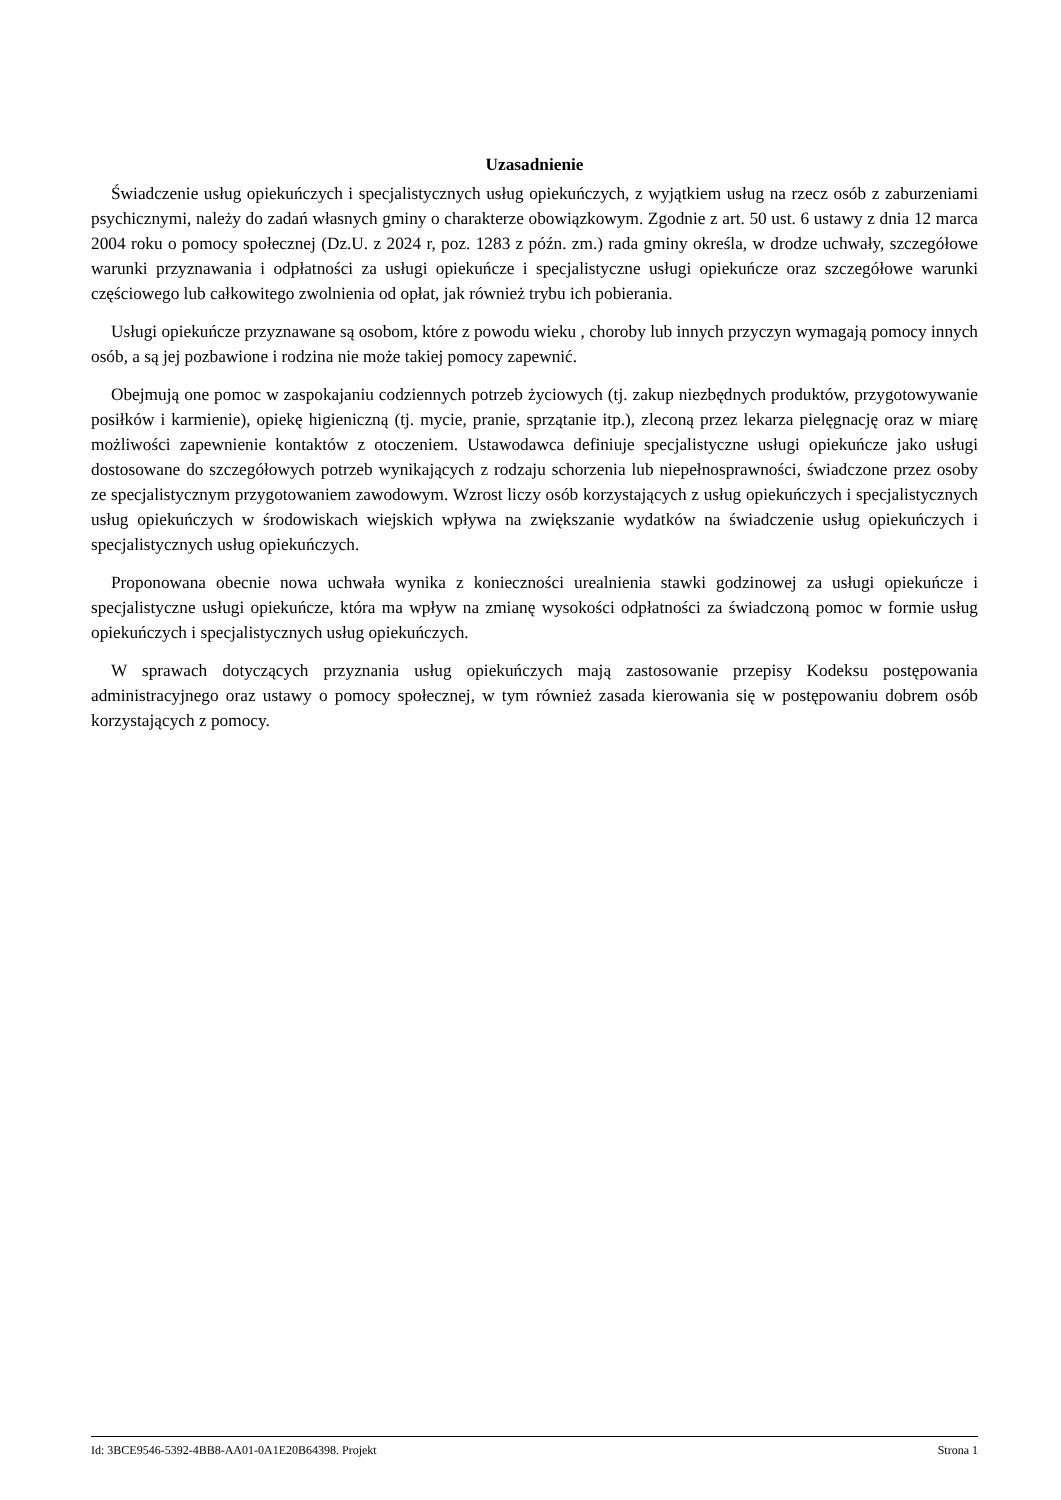Uzasadnienie
Świadczenie usług opiekuńczych i specjalistycznych usług opiekuńczych, z wyjątkiem usług na rzecz osób z zaburzeniami psychicznymi, należy do zadań własnych gminy o charakterze obowiązkowym. Zgodnie z art. 50 ust. 6 ustawy z dnia 12 marca 2004 roku o pomocy społecznej (Dz.U. z 2024 r, poz. 1283 z późn. zm.) rada gminy określa, w drodze uchwały, szczegółowe warunki przyznawania i odpłatności za usługi opiekuńcze i specjalistyczne usługi opiekuńcze oraz szczegółowe warunki częściowego lub całkowitego zwolnienia od opłat, jak również trybu ich pobierania.
Usługi opiekuńcze przyznawane są osobom, które z powodu wieku , choroby lub innych przyczyn wymagają pomocy innych osób, a są jej pozbawione i rodzina nie może takiej pomocy zapewnić.
Obejmują one pomoc w zaspokajaniu codziennych potrzeb życiowych (tj. zakup niezbędnych produktów, przygotowywanie posiłków i karmienie), opiekę higieniczną (tj. mycie, pranie, sprzątanie itp.), zleconą przez lekarza pielęgnację oraz w miarę możliwości zapewnienie kontaktów z otoczeniem. Ustawodawca definiuje specjalistyczne usługi opiekuńcze jako usługi dostosowane do szczegółowych potrzeb wynikających z rodzaju schorzenia lub niepełnosprawności, świadczone przez osoby ze specjalistycznym przygotowaniem zawodowym. Wzrost liczy osób korzystających z usług opiekuńczych i specjalistycznych usług opiekuńczych w środowiskach wiejskich wpływa na zwiększanie wydatków na świadczenie usług opiekuńczych i specjalistycznych usług opiekuńczych.
Proponowana obecnie nowa uchwała wynika z konieczności urealnienia stawki godzinowej za usługi opiekuńcze i specjalistyczne usługi opiekuńcze, która ma wpływ na zmianę wysokości odpłatności za świadczoną pomoc w formie usług opiekuńczych i specjalistycznych usług opiekuńczych.
W sprawach dotyczących przyznania usług opiekuńczych mają zastosowanie przepisy Kodeksu postępowania administracyjnego oraz ustawy o pomocy społecznej, w tym również zasada kierowania się w postępowaniu dobrem osób korzystających z pomocy.
Id: 3BCE9546-5392-4BB8-AA01-0A1E20B64398. Projekt Strona 1